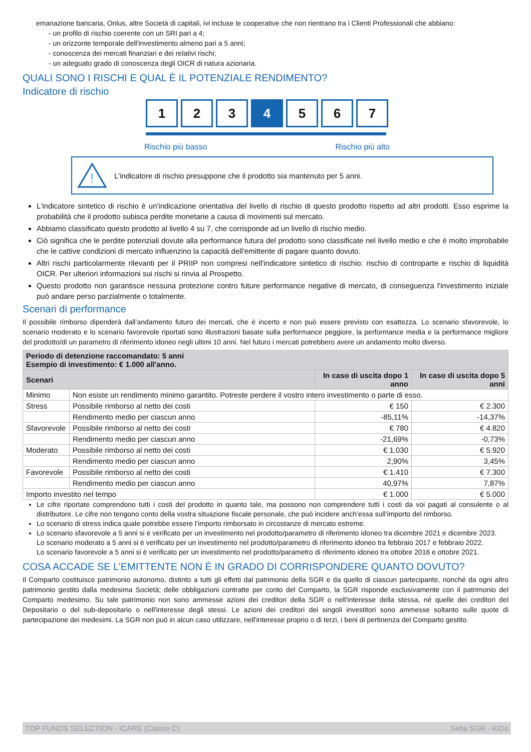emanazione bancaria, Onlus, altre Società di capitali, ivi incluse le cooperative che non rientrano tra i Clienti Professionali che abbiano:
- un profilo di rischio coerente con un SRI pari a 4;
- un orizzonte temporale dell'investimento almeno pari a 5 anni;
- conoscenza dei mercati finanziari e dei relativi rischi;
- un adeguato grado di conoscenza degli OICR di natura azionaria.
QUALI SONO I RISCHI E QUAL È IL POTENZIALE RENDIMENTO?
Indicatore di rischio
1 2 3 4 5 6 7
Rischio più basso Rischio più alto
!
L'indicatore di rischio presuppone che il prodotto sia mantenuto per 5 anni.
L'indicatore sintetico di rischio è un'indicazione orientativa del livello di rischio di questo prodotto rispetto ad altri prodotti. Esso esprime la probabilità che il prodotto subisca perdite monetarie a causa di movimenti sul mercato.
Abbiamo classificato questo prodotto al livello 4 su 7, che corrisponde ad un livello di rischio medio.
Ciò significa che le perdite potenziali dovute alla performance futura del prodotto sono classificate nel livello medio e che è molto improbabile che le cattive condizioni di mercato influenzino la capacità dell'emittente di pagare quanto dovuto.
Altri rischi particolarmente rilevanti per il PRIIP non compresi nell'indicatore sintetico di rischio: rischio di controparte e rischio di liquidità OICR. Per ulteriori informazioni sui rischi si rinvia al Prospetto.
Questo prodotto non garantisce nessuna protezione contro future performance negative di mercato, di conseguenza l'investimento iniziale può andare perso parzialmente o totalmente.
Scenari di performance
Il possibile rimborso dipenderà dall’andamento futuro dei mercati, che è incerto e non può essere previsto con esattezza. Lo scenario sfavorevole, lo scenario moderato e lo scenario favorevole riportati sono illustrazioni basate sulla performance peggiore, la performance media e la performance migliore del prodotto/di un parametro di riferimento idoneo negli ultimi 10 anni. Nel futuro i mercati potrebbero avere un andamento molto diverso.
| Periodo di detenzione raccomandato: 5 anni Esempio di investimento: € 1.000 all'anno. | | | |
| --- | --- | --- | --- |
| Scenari | | In caso di uscita dopo 1 anno | In caso di uscita dopo 5 anni |
| Minimo | Non esiste un rendimento minimo garantito. Potreste perdere il vostro intero investimento o parte di esso. | | |
| Stress | Possibile rimborso al netto dei costi | € 150 | € 2.300 |
| | Rendimento medio per ciascun anno | -85,11% | -14,37% |
| Sfavorevole | Possibile rimborso al netto dei costi | € 780 | € 4.820 |
| | Rendimento medio per ciascun anno | -21,69% | -0,73% |
| Moderato | Possibile rimborso al netto dei costi | € 1.030 | € 5.920 |
| | Rendimento medio per ciascun anno | 2,90% | 3,45% |
| Favorevole | Possibile rimborso al netto dei costi | € 1.410 | € 7.300 |
| | Rendimento medio per ciascun anno | 40,97% | 7,87% |
| Importo investito nel tempo | | € 1.000 | € 5.000 |
Le cifre riportate comprendono tutti i costi del prodotto in quanto tale, ma possono non comprendere tutti i costi da voi pagati al consulente o al distributore. Le cifre non tengono conto della vostra situazione fiscale personale, che può incidere anch’essa sull’importo del rimborso.
Lo scenario di stress indica quale potrebbe essere l’importo rimborsato in circostanze di mercato estreme.
Lo scenario sfavorevole a 5 anni si è verificato per un investimento nel prodotto/parametro di riferimento idoneo tra dicembre 2021 e dicembre 2023.
Lo scenario moderato a 5 anni si è verificato per un investimento nel prodotto/parametro di riferimento idoneo tra febbraio 2017 e febbraio 2022.
Lo scenario favorevole a 5 anni si è verificato per un investimento nel prodotto/parametro di riferimento idoneo tra ottobre 2016 e ottobre 2021.
COSA ACCADE SE L’EMITTENTE NON È IN GRADO DI CORRISPONDERE QUANTO DOVUTO?
Il Comparto costituisce patrimonio autonomo, distinto a tutti gli effetti dal patrimonio della SGR e da quello di ciascun partecipante, nonché da ogni altro patrimonio gestito dalla medesima Società; delle obbligazioni contratte per conto del Comparto, la SGR risponde esclusivamente con il patrimonio del Comparto medesimo. Su tale patrimonio non sono ammesse azioni dei creditori della SGR o nell'interesse della stessa, né quelle dei creditori del Depositario o del sub-depositario o nell'interesse degli stessi. Le azioni dei creditori dei singoli investitori sono ammesse soltanto sulle quote di partecipazione dei medesimi. La SGR non può in alcun caso utilizzare, nell'interesse proprio o di terzi, i beni di pertinenza del Comparto gestito.
TOP FUNDS SELECTION - iCARE (Classe C) Sella SGR - KIDs